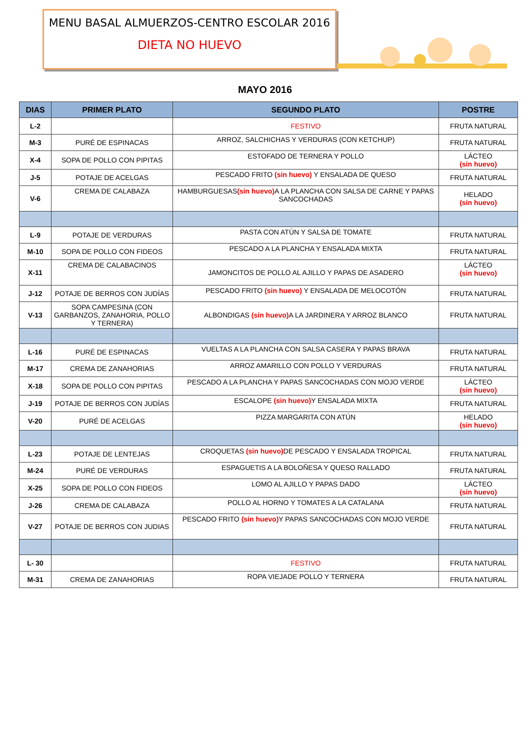MENU BASAL ALMUERZOS-CENTRO ESCOLAR 2016
DIETA NO HUEVO
MAYO 2016
| DIAS | PRIMER PLATO | SEGUNDO PLATO | POSTRE |
| --- | --- | --- | --- |
| L-2 | | FESTIVO | FRUTA NATURAL |
| M-3 | PURÉ DE ESPINACAS | ARROZ, SALCHICHAS Y VERDURAS (CON KETCHUP) | FRUTA NATURAL |
| X-4 | SOPA DE POLLO CON PIPITAS | ESTOFADO DE TERNERA Y POLLO | LÁCTEO (sin huevo) |
| J-5 | POTAJE DE ACELGAS | PESCADO FRITO (sin huevo) Y ENSALADA DE QUESO | FRUTA NATURAL |
| V-6 | CREMA DE CALABAZA | HAMBURGUESAS (sin huevo) A LA PLANCHA CON SALSA DE CARNE Y PAPAS SANCOCHADAS | HELADO (sin huevo) |
| L-9 | POTAJE DE VERDURAS | PASTA CON ATÚN Y SALSA DE TOMATE | FRUTA NATURAL |
| M-10 | SOPA DE POLLO CON FIDEOS | PESCADO A LA PLANCHA Y ENSALADA MIXTA | FRUTA NATURAL |
| X-11 | CREMA DE CALABACINOS | JAMONCITOS DE POLLO AL AJILLO Y PAPAS DE ASADERO | LÁCTEO (sin huevo) |
| J-12 | POTAJE DE BERROS CON JUDÍAS | PESCADO FRITO (sin huevo) Y ENSALADA DE MELOCOTÓN | FRUTA NATURAL |
| V-13 | SOPA CAMPESINA (CON GARBANZOS, ZANAHORIA, POLLO Y TERNERA) | ALBONDIGAS (sin huevo) A LA JARDINERA Y ARROZ BLANCO | FRUTA NATURAL |
| L-16 | PURÉ DE ESPINACAS | VUELTAS A LA PLANCHA CON SALSA CASERA Y PAPAS BRAVA | FRUTA NATURAL |
| M-17 | CREMA DE ZANAHORIAS | ARROZ AMARILLO CON POLLO Y VERDURAS | FRUTA NATURAL |
| X-18 | SOPA DE POLLO CON PIPITAS | PESCADO A LA PLANCHA Y PAPAS SANCOCHADAS CON MOJO VERDE | LÁCTEO (sin huevo) |
| J-19 | POTAJE DE BERROS CON JUDÍAS | ESCALOPE (sin huevo) Y ENSALADA MIXTA | FRUTA NATURAL |
| V-20 | PURÉ DE ACELGAS | PIZZA MARGARITA CON ATÚN | HELADO (sin huevo) |
| L-23 | POTAJE DE LENTEJAS | CROQUETAS (sin huevo) DE PESCADO Y ENSALADA TROPICAL | FRUTA NATURAL |
| M-24 | PURÉ DE VERDURAS | ESPAGUETIS A LA BOLOÑESA Y QUESO RALLADO | FRUTA NATURAL |
| X-25 | SOPA DE POLLO CON FIDEOS | LOMO AL AJILLO Y PAPAS DADO | LÁCTEO (sin huevo) |
| J-26 | CREMA DE CALABAZA | POLLO AL HORNO Y TOMATES A LA CATALANA | FRUTA NATURAL |
| V-27 | POTAJE DE BERROS CON JUDIAS | PESCADO FRITO (sin huevo) Y PAPAS SANCOCHADAS CON MOJO VERDE | FRUTA NATURAL |
| L- 30 | | FESTIVO | FRUTA NATURAL |
| M-31 | CREMA DE ZANAHORIAS | ROPA VIEJADE POLLO Y TERNERA | FRUTA NATURAL |